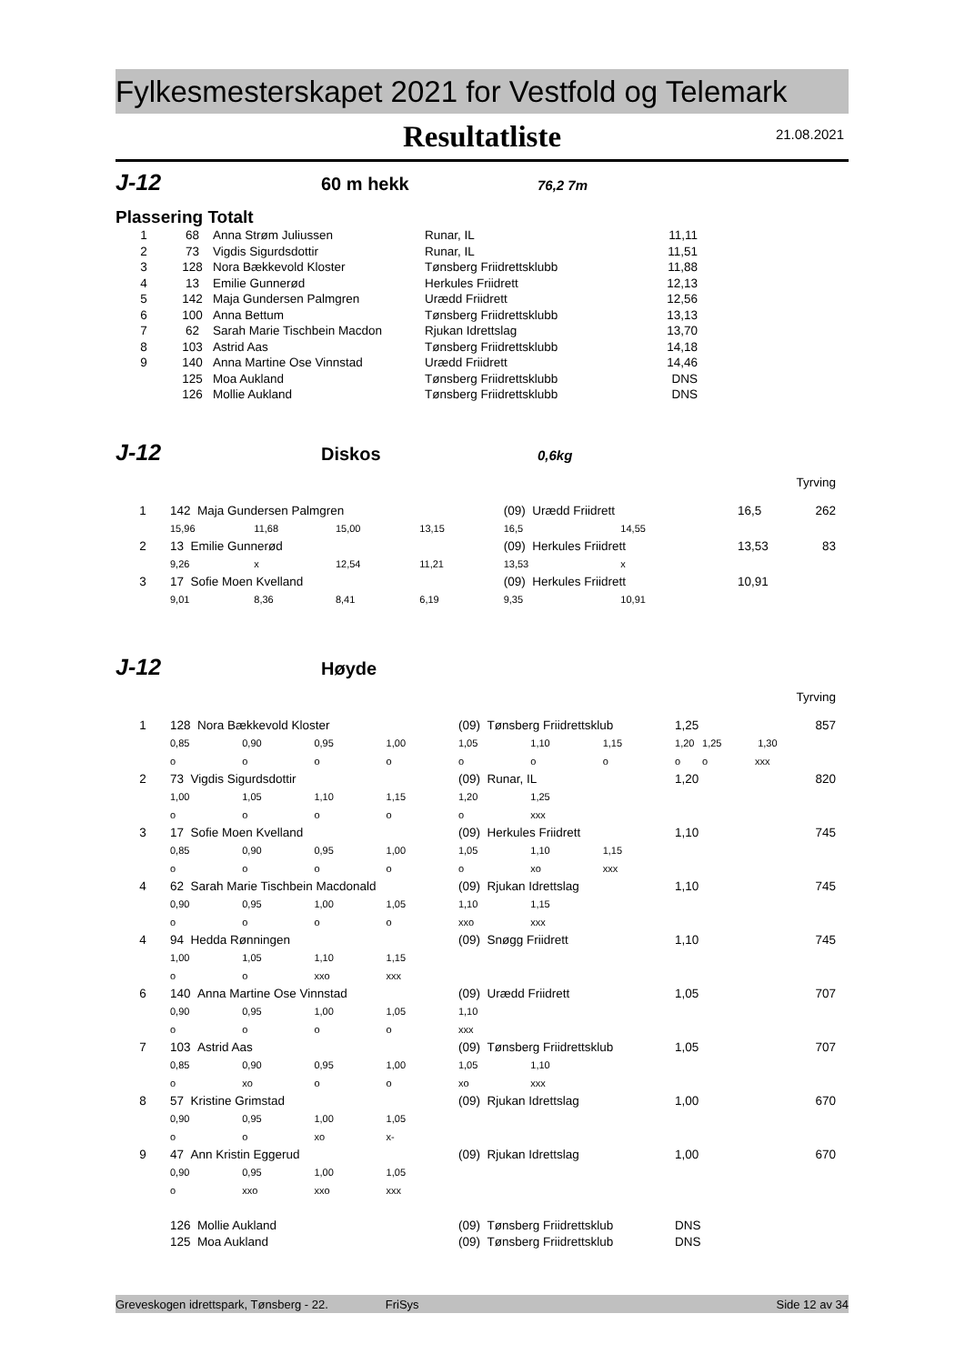Fylkesmesterskapet 2021 for Vestfold og Telemark
Resultatliste
21.08.2021
J-12 60 m hekk 76,2 7m
Plassering Totalt
| 1 | 68 | Anna Strøm Juliussen | Runar, IL | 11,11 |
| 2 | 73 | Vigdis Sigurdsdottir | Runar, IL | 11,51 |
| 3 | 128 | Nora Bækkevold Kloster | Tønsberg Friidrettsklubb | 11,88 |
| 4 | 13 | Emilie Gunnerød | Herkules Friidrett | 12,13 |
| 5 | 142 | Maja Gundersen Palmgren | Urædd Friidrett | 12,56 |
| 6 | 100 | Anna Bettum | Tønsberg Friidrettsklubb | 13,13 |
| 7 | 62 | Sarah Marie Tischbein Macdon | Rjukan Idrettslag | 13,70 |
| 8 | 103 | Astrid Aas | Tønsberg Friidrettsklubb | 14,18 |
| 9 | 140 | Anna Martine Ose Vinnstad | Urædd Friidrett | 14,46 |
| | 125 | Moa Aukland | Tønsberg Friidrettsklubb | DNS |
| | 126 | Mollie Aukland | Tønsberg Friidrettsklubb | DNS |
J-12 Diskos 0,6kg
Tyrving
| 1 | 142 Maja Gundersen Palmgren | | | | (09) Urædd Friidrett | | | 16,5 | 262 |
| | 15,96 | 11,68 | 15,00 | 13,15 | 16,5 | 14,55 | | | |
| 2 | 13 Emilie Gunnerød | | | | (09) Herkules Friidrett | | | 13,53 | 83 |
| | 9,26 | x | 12,54 | 11,21 | 13,53 | x | | | |
| 3 | 17 Sofie Moen Kvelland | | | | (09) Herkules Friidrett | | | 10,91 | |
| | 9,01 | 8,36 | 8,41 | 6,19 | 9,35 | 10,91 | | | |
J-12 Høyde
Tyrving
| 1 | 128 Nora Bækkevold Kloster | | | | (09) Tønsberg Friidrettsklub | | | 1,25 | | 857 |
| | 0,85 | 0,90 | 0,95 | 1,00 | 1,05 | 1,10 | 1,15 | 1,20 | 1,25 1,30 | |
| | o | o | o | o | o | o | o | o | o xxx | |
| 2 | 73 Vigdis Sigurdsdottir | | | | (09) Runar, IL | | | 1,20 | | 820 |
| | 1,00 | 1,05 | 1,10 | 1,15 | 1,20 | 1,25 | | | | |
| | o | o | o | o | o | xxx | | | | |
| 3 | 17 Sofie Moen Kvelland | | | | (09) Herkules Friidrett | | | 1,10 | | 745 |
| | 0,85 | 0,90 | 0,95 | 1,00 | 1,05 | 1,10 | 1,15 | | | |
| | o | o | o | o | o | xo | xxx | | | |
| 4 | 62 Sarah Marie Tischbein Macdonald | | | | (09) Rjukan Idrettslag | | | 1,10 | | 745 |
| | 0,90 | 0,95 | 1,00 | 1,05 | 1,10 | 1,15 | | | | |
| | o | o | o | o | xxo | xxx | | | | |
| 4 | 94 Hedda Rønningen | | | | (09) Snøgg Friidrett | | | 1,10 | | 745 |
| | 1,00 | 1,05 | 1,10 | 1,15 | | | | | | |
| | o | o | xxo | xxx | | | | | | |
| 6 | 140 Anna Martine Ose Vinnstad | | | | (09) Urædd Friidrett | | | 1,05 | | 707 |
| | 0,90 | 0,95 | 1,00 | 1,05 | 1,10 | | | | | |
| | o | o | o | o | xxx | | | | | |
| 7 | 103 Astrid Aas | | | | (09) Tønsberg Friidrettsklub | | | 1,05 | | 707 |
| | 0,85 | 0,90 | 0,95 | 1,00 | 1,05 | 1,10 | | | | |
| | o | xo | o | o | xo | xxx | | | | |
| 8 | 57 Kristine Grimstad | | | | (09) Rjukan Idrettslag | | | 1,00 | | 670 |
| | 0,90 | 0,95 | 1,00 | 1,05 | | | | | | |
| | o | o | xo | x- | | | | | | |
| 9 | 47 Ann Kristin Eggerud | | | | (09) Rjukan Idrettslag | | | 1,00 | | 670 |
| | 0,90 | 0,95 | 1,00 | 1,05 | | | | | | |
| | o | xxo | xxo | xxx | | | | | | |
| | 126 Mollie Aukland | | | | (09) Tønsberg Friidrettsklub | | | DNS | | |
| | 125 Moa Aukland | | | | (09) Tønsberg Friidrettsklub | | | DNS | | |
Greveskogen idrettspark, Tønsberg - 22. FriSys Side 12 av 34